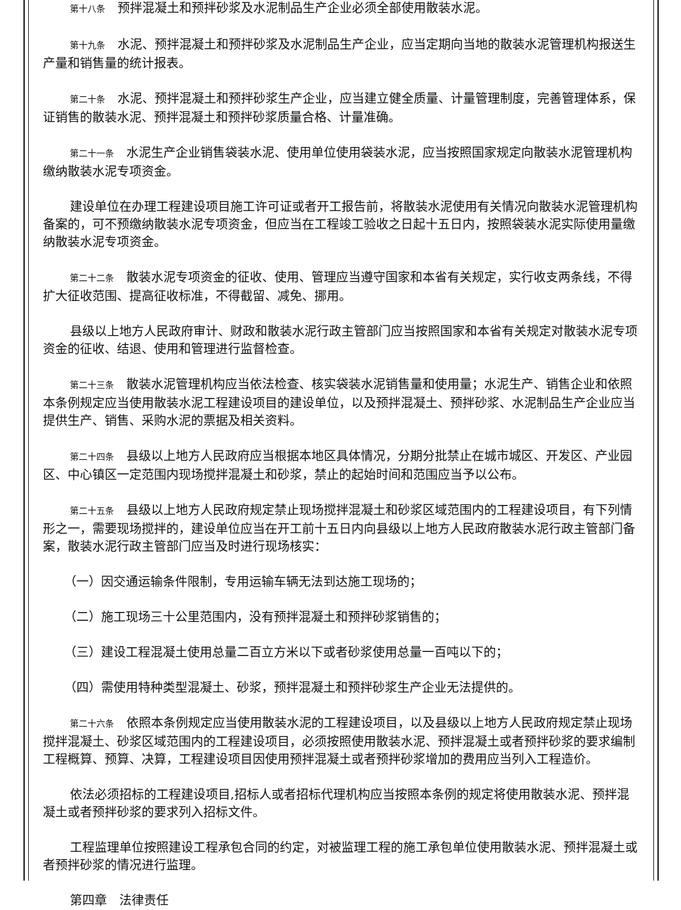第十八条　预拌混凝土和预拌砂浆及水泥制品生产企业必须全部使用散装水泥。
第十九条　水泥、预拌混凝土和预拌砂浆及水泥制品生产企业，应当定期向当地的散装水泥管理机构报送生产量和销售量的统计报表。
第二十条　水泥、预拌混凝土和预拌砂浆生产企业，应当建立健全质量、计量管理制度，完善管理体系，保证销售的散装水泥、预拌混凝土和预拌砂浆质量合格、计量准确。
第二十一条　水泥生产企业销售袋装水泥、使用单位使用袋装水泥，应当按照国家规定向散装水泥管理机构缴纳散装水泥专项资金。
建设单位在办理工程建设项目施工许可证或者开工报告前，将散装水泥使用有关情况向散装水泥管理机构备案的，可不预缴纳散装水泥专项资金，但应当在工程竣工验收之日起十五日内，按照袋装水泥实际使用量缴纳散装水泥专项资金。
第二十二条　散装水泥专项资金的征收、使用、管理应当遵守国家和本省有关规定，实行收支两条线，不得扩大征收范围、提高征收标准，不得截留、减免、挪用。
县级以上地方人民政府审计、财政和散装水泥行政主管部门应当按照国家和本省有关规定对散装水泥专项资金的征收、结退、使用和管理进行监督检查。
第二十三条　散装水泥管理机构应当依法检查、核实袋装水泥销售量和使用量；水泥生产、销售企业和依照本条例规定应当使用散装水泥工程建设项目的建设单位，以及预拌混凝土、预拌砂浆、水泥制品生产企业应当提供生产、销售、采购水泥的票据及相关资料。
第二十四条　县级以上地方人民政府应当根据本地区具体情况，分期分批禁止在城市城区、开发区、产业园区、中心镇区一定范围内现场搅拌混凝土和砂浆，禁止的起始时间和范围应当予以公布。
第二十五条　县级以上地方人民政府规定禁止现场搅拌混凝土和砂浆区域范围内的工程建设项目，有下列情形之一，需要现场搅拌的，建设单位应当在开工前十五日内向县级以上地方人民政府散装水泥行政主管部门备案，散装水泥行政主管部门应当及时进行现场核实：
（一）因交通运输条件限制，专用运输车辆无法到达施工现场的；
（二）施工现场三十公里范围内，没有预拌混凝土和预拌砂浆销售的；
（三）建设工程混凝土使用总量二百立方米以下或者砂浆使用总量一百吨以下的；
（四）需使用特种类型混凝土、砂浆，预拌混凝土和预拌砂浆生产企业无法提供的。
第二十六条　依照本条例规定应当使用散装水泥的工程建设项目，以及县级以上地方人民政府规定禁止现场搅拌混凝土、砂浆区域范围内的工程建设项目，必须按照使用散装水泥、预拌混凝土或者预拌砂浆的要求编制工程概算、预算、决算，工程建设项目因使用预拌混凝土或者预拌砂浆增加的费用应当列入工程造价。
依法必须招标的工程建设项目,招标人或者招标代理机构应当按照本条例的规定将使用散装水泥、预拌混凝土或者预拌砂浆的要求列入招标文件。
工程监理单位按照建设工程承包合同的约定，对被监理工程的施工承包单位使用散装水泥、预拌混凝土或者预拌砂浆的情况进行监理。
第四章　法律责任